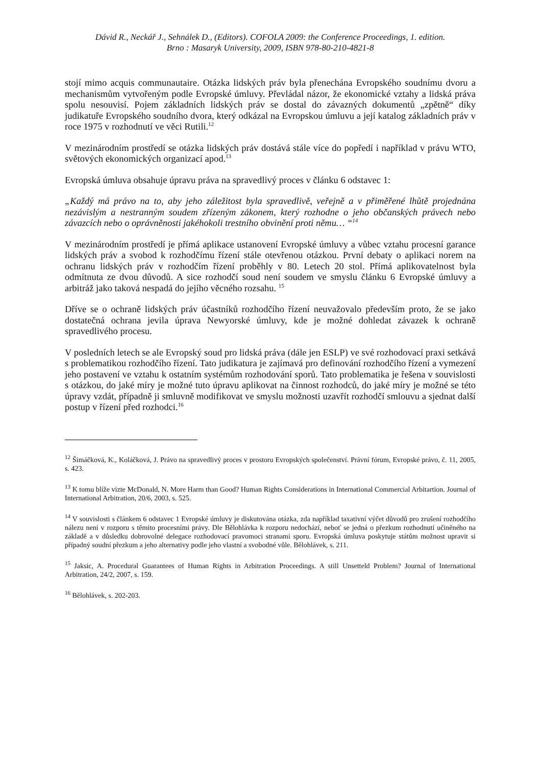Dávid R., Neckář J., Sehnálek D., (Editors). COFOLA 2009: the Conference Proceedings, 1. edition.
Brno : Masaryk University, 2009, ISBN 978-80-210-4821-8
stojí mimo acquis communautaire. Otázka lidských práv byla přenechána Evropského soudnímu dvoru a mechanismům vytvořeným podle Evropské úmluvy. Převládal názor, že ekonomické vztahy a lidská práva spolu nesouvisí. Pojem základních lidských práv se dostal do závazných dokumentů „zpětně“ díky judikatuře Evropského soudního dvora, který odkázal na Evropskou úmluvu a její katalog základních práv v roce 1975 v rozhodnutí ve věci Rutili.<sup>12</sup>
V mezinárodním prostředí se otázka lidských práv dostává stále více do popředí i například v právu WTO, světových ekonomických organizací apod.<sup>13</sup>
Evropská úmluva obsahuje úpravu práva na spravedlivý proces v článku 6 odstavec 1:
„Každý má právo na to, aby jeho záležitost byla spravedlivě, veřejně a v přiměřené lhůtě projednána nezávislým a nestranným soudem zřízeným zákonem, který rozhodne o jeho občanských právech nebo závazcích nebo o oprávněnosti jakéhokoli trestního obvinění proti němu… “<sup>14</sup>
V mezinárodním prostředí je přímá aplikace ustanovení Evropské úmluvy a vůbec vztahu procesní garance lidských práv a svobod k rozhodčímu řízení stále otevřenou otázkou. První debaty o aplikaci norem na ochranu lidských práv v rozhodčím řízení proběhly v 80. Letech 20 stol. Přímá aplikovatelnost byla odmítnuta ze dvou důvodů. A sice rozhodčí soud není soudem ve smyslu článku 6 Evropské úmluvy a arbitráž jako taková nespadá do jejího věcného rozsahu. <sup>15</sup>
Dříve se o ochraně lidských práv účastníků rozhodčího řízení neuvažovalo především proto, že se jako dostatečná ochrana jevila úprava Newyorské úmluvy, kde je možné dohledat závazek k ochraně spravedlivého procesu.
V posledních letech se ale Evropský soud pro lidská práva (dále jen ESLP) ve své rozhodovací praxi setkává s problematikou rozhodčího řízení. Tato judikatura je zajímavá pro definování rozhodčího řízení a vymezení jeho postavení ve vztahu k ostatním systémům rozhodování sporů. Tato problematika je řešena v souvislosti s otázkou, do jaké míry je možné tuto úpravu aplikovat na činnost rozhodců, do jaké míry je možné se této úpravy vzdát, případně ji smluvně modifikovat ve smyslu možnosti uzavřít rozhodčí smlouvu a sjednat další postup v řízení před rozhodci.<sup>16</sup>
<sup>12</sup> Šimáčková, K., Koláčková, J. Právo na spravedlivý proces v prostoru Evropských společenství. Právní fórum, Evropské právo, č. 11, 2005, s. 423.
<sup>13</sup> K tomu blíže vizte McDonald, N. More Harm than Good? Human Rights Considerations in International Commercial Arbitartion. Journal of International Arbitration, 20/6, 2003, s. 525.
<sup>14</sup> V souvislosti s článkem 6 odstavec 1 Evropské úmluvy je diskutována otázka, zda například taxativní výčet důvodů pro zrušení rozhodčího nálezu není v rozporu s těmito procesními právy. Dle Bělohlávka k rozporu nedochází, neboť se jedná o přezkum rozhodnutí učiněného na základě a v důsledku dobrovolné delegace rozhodovací pravomoci stranami sporu. Evropská úmluva poskytuje státům možnost upravit si případný soudní přezkum a jeho alternativy podle jeho vlastní a svobodné vůle. Bělohlávek, s. 211.
<sup>15</sup> Jaksic, A. Procedural Guarantees of Human Rights in Arbitration Proceedings. A still Unsetteld Problem? Journal of International Arbitration, 24/2, 2007, s. 159.
<sup>16</sup> Bělohlávek, s. 202-203.